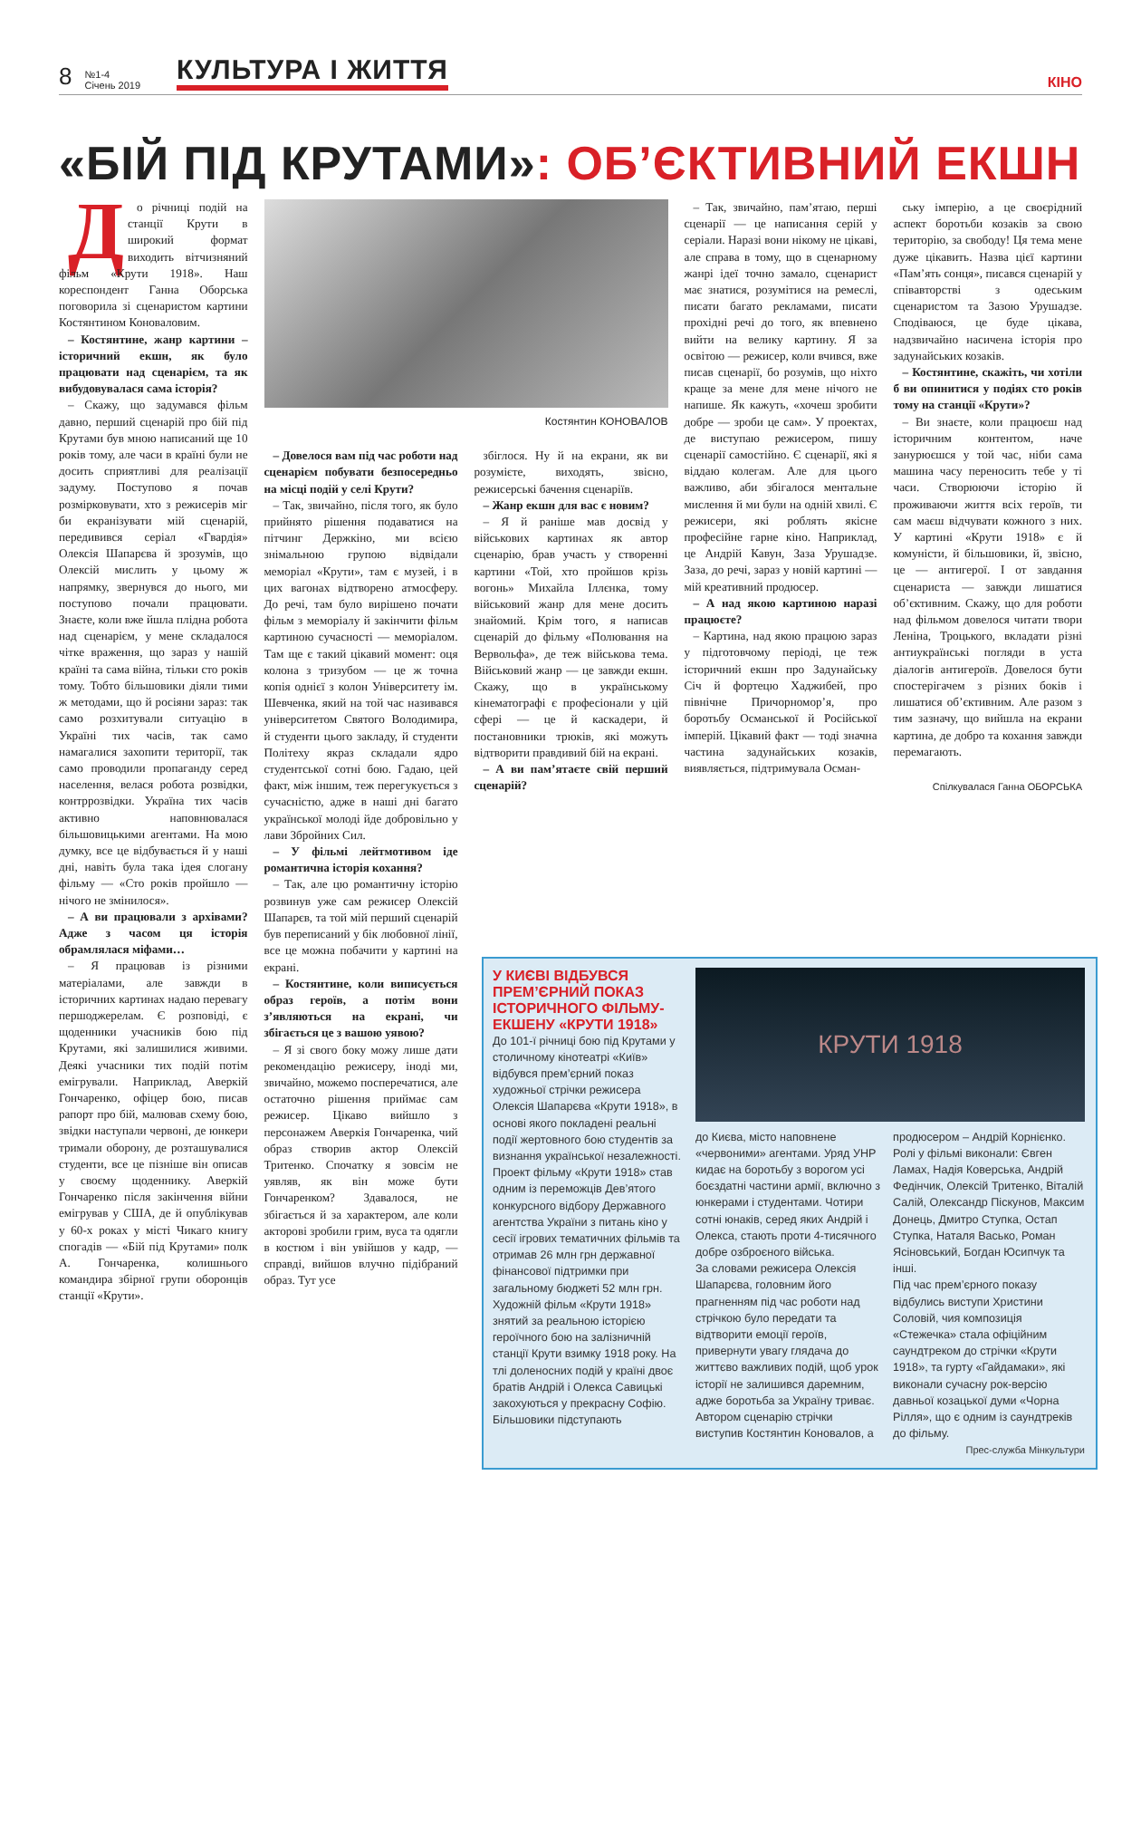8 №1-4
Січень 2019 КУЛЬТУРА І ЖИТТЯ КІНО
«БІЙ ПІД КРУТАМИ»: ОБ’ЄКТИВНИЙ ЕКШН
До річниці подій на станції Крути в широкий формат виходить вітчизняний фільм «Крути 1918». Наш кореспондент Ганна Оборська поговорила зі сценаристом картини Костянтином Коноваловим.
– Костянтине, жанр картини – історичний екшн, як було працювати над сценарієм, та як вибудовувалася сама історія?
– Скажу, що задумався фільм давно, перший сценарій про бій під Крутами був мною написаний ще 10 років тому, але часи в країні були не досить сприятливі для реалізації задуму. Поступово я почав розмірковувати, хто з режисерів міг би екранізувати мій сценарій, передивився серіал «Гвардія» Олексія Шапарєва й зрозумів, що Олексій мислить у цьому ж напрямку, звернувся до нього, ми поступово почали працювати. Знаєте, коли вже йшла плідна робота над сценарієм, у мене складалося чітке враження, що зараз у нашій країні та сама війна, тільки сто років тому. Тобто більшовики діяли тими ж методами, що й росіяни зараз: так само розхитували ситуацію в Україні тих часів, так само намагалися захопити території, так само проводили пропаганду серед населення, велася робота розвідки, контррозвідки. Україна тих часів активно наповнювалася більшовицькими агентами. На мою думку, все це відбувається й у наші дні, навіть була така ідея слогану фільму — «Сто років пройшло — нічого не змінилося».
– А ви працювали з архівами? Адже з часом ця історія обрамлялася міфами…
– Я працював із різними матеріалами, але завжди в історичних картинах надаю перевагу першоджерелам. Є розповіді, є щоденники учасників бою під Крутами, які залишилися живими. Деякі учасники тих подій потім емігрували. Наприклад, Аверкій Гончаренко, офіцер бою, писав рапорт про бій, малював схему бою, звідки наступали червоні, де юнкери тримали оборону, де розташувалися студенти, все це пізніше він описав у своєму щоденнику. Аверкій Гончаренко після закінчення війни емігрував у США, де й опублікував у 60-х роках у місті Чикаго книгу спогадів — «Бій під Крутами» полк А. Гончаренка, колишнього командира збірної групи оборонців станції «Крути».
Костянтин КОНОВАЛОВ
– Довелося вам під час роботи над сценарієм побувати безпосередньо на місці подій у селі Крути?
– Так, звичайно, після того, як було прийнято рішення подаватися на пітчинг Держкіно, ми всією знімальною групою відвідали меморіал «Крути», там є музей, і в цих вагонах відтворено атмосферу. До речі, там було вирішено почати фільм з меморіалу й закінчити фільм картиною сучасності — меморіалом. Там ще є такий цікавий момент: оця колона з тризубом — це ж точна копія однієї з колон Університету ім. Шевченка, який на той час називався університетом Святого Володимира, й студенти цього закладу, й студенти Політеху якраз складали ядро студентської сотні бою. Гадаю, цей факт, між іншим, теж перегукується з сучасністю, адже в наші дні багато української молоді йде добровільно у лави Збройних Сил.
– У фільмі лейтмотивом іде романтична історія кохання?
– Так, але цю романтичну історію розвинув уже сам режисер Олексій Шапарєв, та той мій перший сценарій був переписаний у бік любовної лінії, все це можна побачити у картині на екрані.
– Костянтине, коли виписується образ героїв, а потім вони з’являються на екрані, чи збігається це з вашою уявою?
– Я зі свого боку можу лише дати рекомендацію режисеру, іноді ми, звичайно, можемо посперечатися, але остаточно рішення приймає сам режисер. Цікаво вийшло з персонажем Аверкія Гончаренка, чий образ створив актор Олексій Тритенко. Спочатку я зовсім не уявляв, як він може бути Гончаренком? Здавалося, не збігається й за характером, але коли акторові зробили грим, вуса та одягли в костюм і він увійшов у кадр, — справді, вийшов влучно підібраний образ. Тут усе
збіглося. Ну й на екрани, як ви розумієте, виходять, звісно, режисерські бачення сценаріїв.
– Жанр екшн для вас є новим?
– Я й раніше мав досвід у військових картинах як автор сценарію, брав участь у створенні картини «Той, хто пройшов крізь вогонь» Михайла Іллєнка, тому військовий жанр для мене досить знайомий. Крім того, я написав сценарій до фільму «Полювання на Вервольфа», де теж військова тема. Військовий жанр — це завжди екшн. Скажу, що в українському кінематографі є професіонали у цій сфері — це й каскадери, й постановники трюків, які можуть відтворити правдивий бій на екрані.
– А ви пам’ятаєте свій перший сценарій?
– Так, звичайно, пам’ятаю, перші сценарії — це написання серій у серіали. Наразі вони нікому не цікаві, але справа в тому, що в сценарному жанрі ідеї точно замало, сценарист має знатися, розумітися на ремеслі, писати багато рекламами, писати прохідні речі до того, як впевнено вийти на велику картину. Я за освітою — режисер, коли вчився, вже писав сценарії, бо розумів, що ніхто краще за мене для мене нічого не напише. Як кажуть, «хочеш зробити добре — зроби це сам». У проектах, де виступаю режисером, пишу сценарії самостійно. Є сценарії, які я віддаю колегам. Але для цього важливо, аби збігалося ментальне мислення й ми були на одній хвилі. Є режисери, які роблять якісне професійне гарне кіно. Наприклад, це Андрій Кавун, Заза Урушадзе. Заза, до речі, зараз у новій картині — мій креативний продюсер.
– А над якою картиною наразі працюєте?
– Картина, над якою працюю зараз у підготовчому періоді, це теж історичний екшн про Задунайську Січ й фортецю Хаджибей, про північне Причорномор’я, про боротьбу Османської й Російської імперій. Цікавий факт — тоді значна частина задунайських козаків, виявляється, підтримувала Осман-
ську імперію, а це своєрідний аспект боротьби козаків за свою територію, за свободу! Ця тема мене дуже цікавить. Назва цієї картини «Пам’ять сонця», писався сценарій у співавторстві з одеським сценаристом та Зазою Урушадзе. Сподіваюся, це буде цікава, надзвичайно насичена історія про задунайських козаків.
– Костянтине, скажіть, чи хотіли б ви опинитися у подіях сто років тому на станції «Крути»?
– Ви знаєте, коли працюєш над історичним контентом, наче занурюєшся у той час, ніби сама машина часу переносить тебе у ті часи. Створюючи історію й проживаючи життя всіх героїв, ти сам маєш відчувати кожного з них. У картині «Крути 1918» є й комуністи, й більшовики, й, звісно, це — антигерої. І от завдання сценариста — завжди лишатися об’єктивним. Скажу, що для роботи над фільмом довелося читати твори Леніна, Троцького, вкладати різні антиукраїнські погляди в уста діалогів антигероїв. Довелося бути спостерігачем з різних боків і лишатися об’єктивним. Але разом з тим зазначу, що вийшла на екрани картина, де добро та кохання завжди перемагають.
Спілкувалася Ганна ОБОРСЬКА
У КИЄВІ ВІДБУВСЯ ПРЕМ’ЄРНИЙ ПОКАЗ ІСТОРИЧНОГО ФІЛЬМУ-ЕКШЕНУ «КРУТИ 1918»
До 101-ї річниці бою під Крутами у столичному кінотеатрі «Київ» відбувся прем’єрний показ художньої стрічки режисера Олексія Шапарєва «Крути 1918», в основі якого покладені реальні події жертовного бою студентів за визнання української незалежності.
Проект фільму «Крути 1918» став одним із переможців Дев’ятого конкурсного відбору Державного агентства України з питань кіно у сесії ігрових тематичних фільмів та отримав 26 млн грн державної фінансової підтримки при загальному бюджеті 52 млн грн.
Художній фільм «Крути 1918» знятий за реальною історією героїчного бою на залізничній станції Крути взимку 1918 року. На тлі доленосних подій у країні двоє братів Андрій і Олекса Савицькі закохуються у прекрасну Софію. Більшовики підступають
КРУТИ 1918
до Києва, місто наповнене «червоними» агентами. Уряд УНР кидає на боротьбу з ворогом усі боєздатні частини армії, включно з юнкерами і студентами. Чотири сотні юнаків, серед яких Андрій і Олекса, стають проти 4-тисячного добре озброєного війська.
За словами режисера Олексія Шапарєва, головним його прагненням під час роботи над стрічкою було передати та відтворити емоції героїв, привернути увагу глядача до життєво важливих подій, щоб урок історії не залишився даремним, адже боротьба за Україну триває.
Автором сценарію стрічки виступив Костянтин Коновалов, а
продюсером – Андрій Корнієнко. Ролі у фільмі виконали: Євген Ламах, Надія Коверська, Андрій Федінчик, Олексій Тритенко, Віталій Салій, Олександр Піскунов, Максим Донець, Дмитро Ступка, Остап Ступка, Наталя Васько, Роман Ясіновський, Богдан Юсипчук та інші.
Під час прем’єрного показу відбулись виступи Христини Соловій, чия композиція «Стежечка» стала офіційним саундтреком до стрічки «Крути 1918», та гурту «Гайдамаки», які виконали сучасну рок-версію давньої козацької думи «Чорна Рілля», що є одним із саундтреків до фільму.
Прес-служба Мінкультури